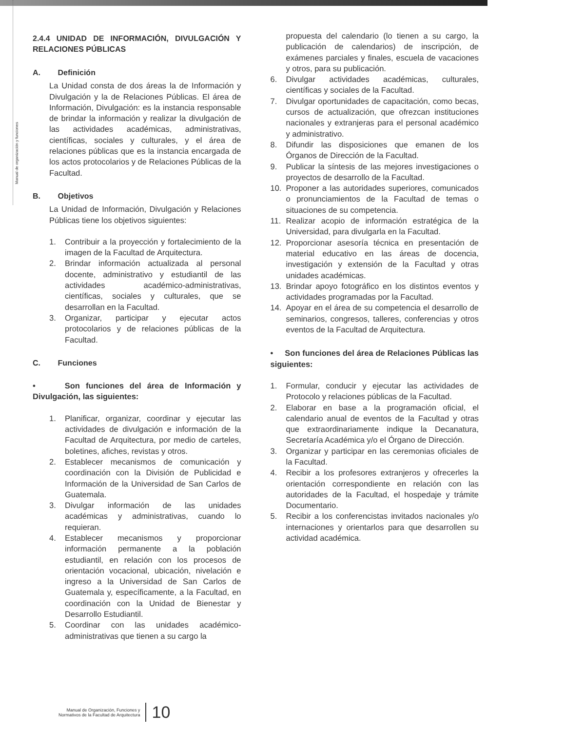Manual de organización y funciones
2.4.4 UNIDAD DE INFORMACIÓN, DIVULGACIÓN Y RELACIONES PÚBLICAS
A. Definición
La Unidad consta de dos áreas la de Información y Divulgación y la de Relaciones Públicas. El área de Información, Divulgación: es la instancia responsable de brindar la información y realizar la divulgación de las actividades académicas, administrativas, científicas, sociales y culturales, y el área de relaciones públicas que es la instancia encargada de los actos protocolarios y de Relaciones Públicas de la Facultad.
B. Objetivos
La Unidad de Información, Divulgación y Relaciones Públicas tiene los objetivos siguientes:
1. Contribuir a la proyección y fortalecimiento de la imagen de la Facultad de Arquitectura.
2. Brindar información actualizada al personal docente, administrativo y estudiantil de las actividades académico-administrativas, científicas, sociales y culturales, que se desarrollan en la Facultad.
3. Organizar, participar y ejecutar actos protocolarios y de relaciones públicas de la Facultad.
C. Funciones
• Son funciones del área de Información y Divulgación, las siguientes:
1. Planificar, organizar, coordinar y ejecutar las actividades de divulgación e información de la Facultad de Arquitectura, por medio de carteles, boletines, afiches, revistas y otros.
2. Establecer mecanismos de comunicación y coordinación con la División de Publicidad e Información de la Universidad de San Carlos de Guatemala.
3. Divulgar información de las unidades académicas y administrativas, cuando lo requieran.
4. Establecer mecanismos y proporcionar información permanente a la población estudiantil, en relación con los procesos de orientación vocacional, ubicación, nivelación e ingreso a la Universidad de San Carlos de Guatemala y, específicamente, a la Facultad, en coordinación con la Unidad de Bienestar y Desarrollo Estudiantil.
5. Coordinar con las unidades académico-administrativas que tienen a su cargo la
propuesta del calendario (lo tienen a su cargo, la publicación de calendarios) de inscripción, de exámenes parciales y finales, escuela de vacaciones y otros, para su publicación.
6. Divulgar actividades académicas, culturales, científicas y sociales de la Facultad.
7. Divulgar oportunidades de capacitación, como becas, cursos de actualización, que ofrezcan instituciones nacionales y extranjeras para el personal académico y administrativo.
8. Difundir las disposiciones que emanen de los Órganos de Dirección de la Facultad.
9. Publicar la síntesis de las mejores investigaciones o proyectos de desarrollo de la Facultad.
10. Proponer a las autoridades superiores, comunicados o pronunciamientos de la Facultad de temas o situaciones de su competencia.
11. Realizar acopio de información estratégica de la Universidad, para divulgarla en la Facultad.
12. Proporcionar asesoría técnica en presentación de material educativo en las áreas de docencia, investigación y extensión de la Facultad y otras unidades académicas.
13. Brindar apoyo fotográfico en los distintos eventos y actividades programadas por la Facultad.
14. Apoyar en el área de su competencia el desarrollo de seminarios, congresos, talleres, conferencias y otros eventos de la Facultad de Arquitectura.
• Son funciones del área de Relaciones Públicas las siguientes:
1. Formular, conducir y ejecutar las actividades de Protocolo y relaciones públicas de la Facultad.
2. Elaborar en base a la programación oficial, el calendario anual de eventos de la Facultad y otras que extraordinariamente indique la Decanatura, Secretaría Académica y/o el Órgano de Dirección.
3. Organizar y participar en las ceremonias oficiales de la Facultad.
4. Recibir a los profesores extranjeros y ofrecerles la orientación correspondiente en relación con las autoridades de la Facultad, el hospedaje y trámite Documentario.
5. Recibir a los conferencistas invitados nacionales y/o internaciones y orientarlos para que desarrollen su actividad académica.
Manual de Organización, Funciones y
Normativos de la Facultad de Arquitectura
10